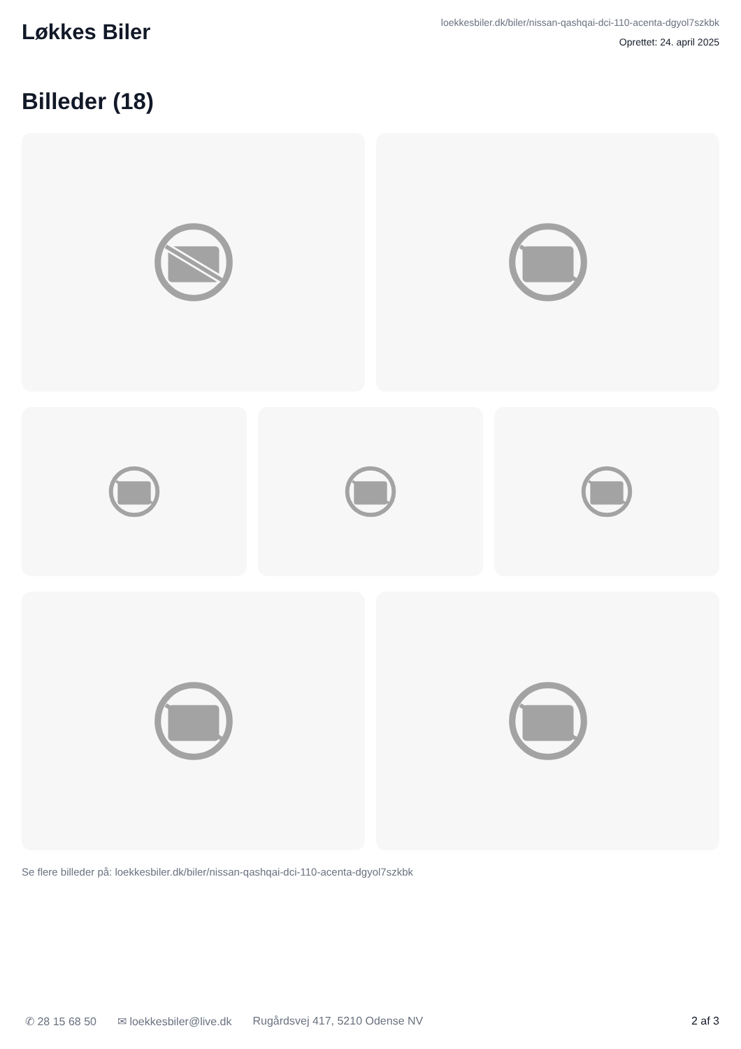Løkkes Biler
loekkesbiler.dk/biler/nissan-qashqai-dci-110-acenta-dgyol7szkbk
Oprettet: 24. april 2025
Billeder (18)
Se flere billeder på: loekkesbiler.dk/biler/nissan-qashqai-dci-110-acenta-dgyol7szkbk
✆ 28 15 68 50 ✉ loekkesbiler@live.dk Rugårdsvej 417, 5210 Odense NV 2 af 3